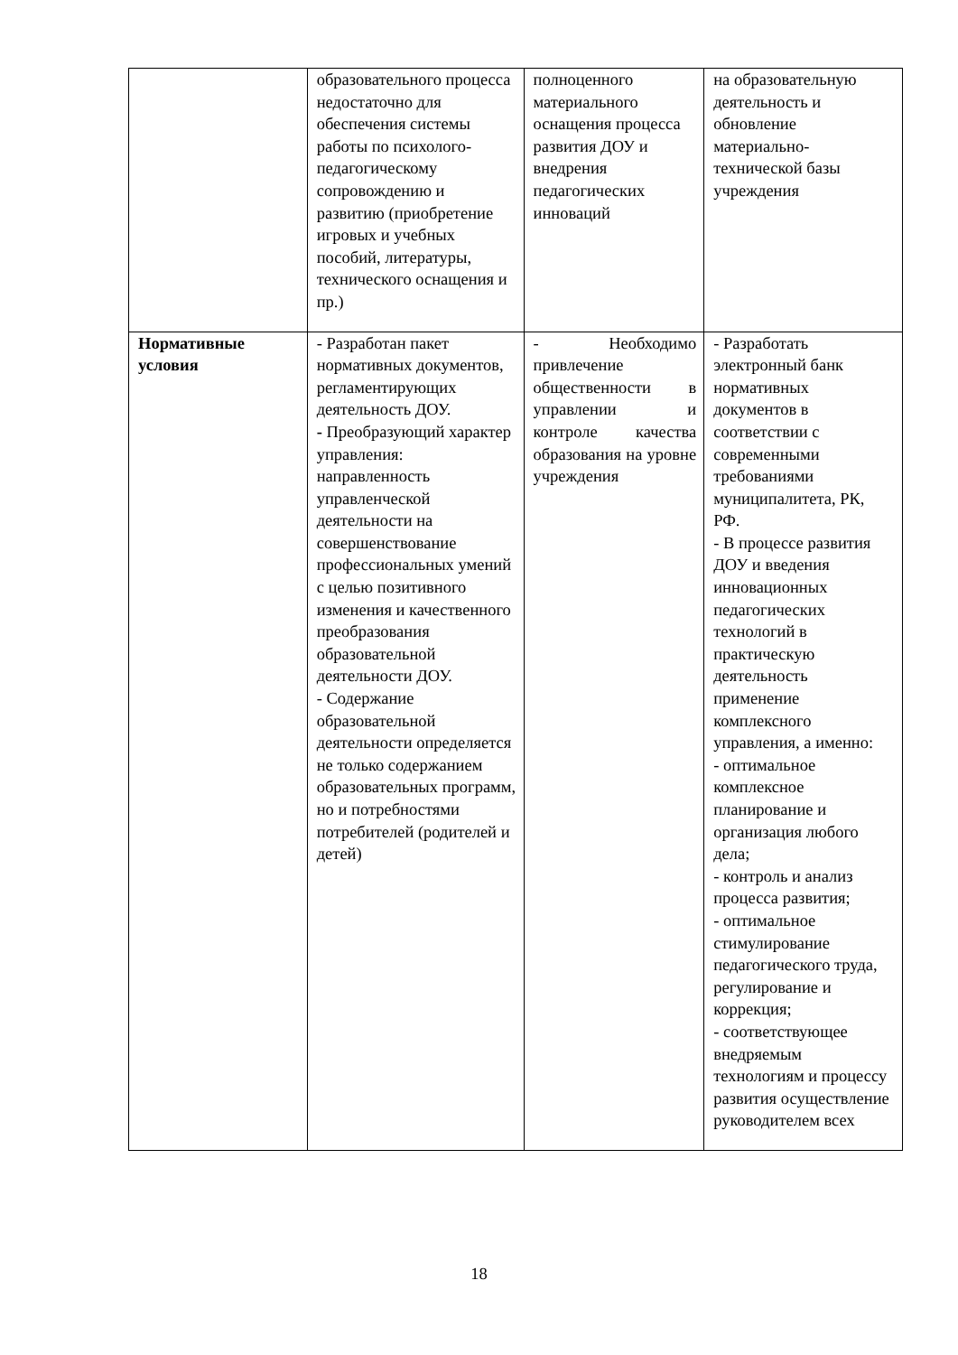| | образовательного процесса недостаточно для обеспечения системы работы по психолого-педагогическому сопровождению и развитию (приобретение игровых и учебных пособий, литературы, технического оснащения и пр.) | полноценного материального оснащения процесса развития ДОУ и внедрения педагогических инноваций | на образовательную деятельность и обновление материально-технической базы учреждения |
| Нормативные условия | - Разработан пакет нормативных документов, регламентирующих деятельность ДОУ. - Преобразующий характер управления: направленность управленческой деятельности на совершенствование профессиональных умений с целью позитивного изменения и качественного преобразования образовательной деятельности ДОУ. - Содержание образовательной деятельности определяется не только содержанием образовательных программ, но и потребностями потребителей (родителей и детей) | - Необходимо привлечение общественности в управлении и контроле качества образования на уровне учреждения | - Разработать электронный банк нормативных документов в соответствии с современными требованиями муниципалитета, РК, РФ. - В процессе развития ДОУ и введения инновационных педагогических технологий в практическую деятельность применение комплексного управления, а именно: - оптимальное комплексное планирование и организация любого дела; - контроль и анализ процесса развития; - оптимальное стимулирование педагогического труда, регулирование и коррекция; - соответствующее внедряемым технологиям и процессу развития осуществление руководителем всех |
18